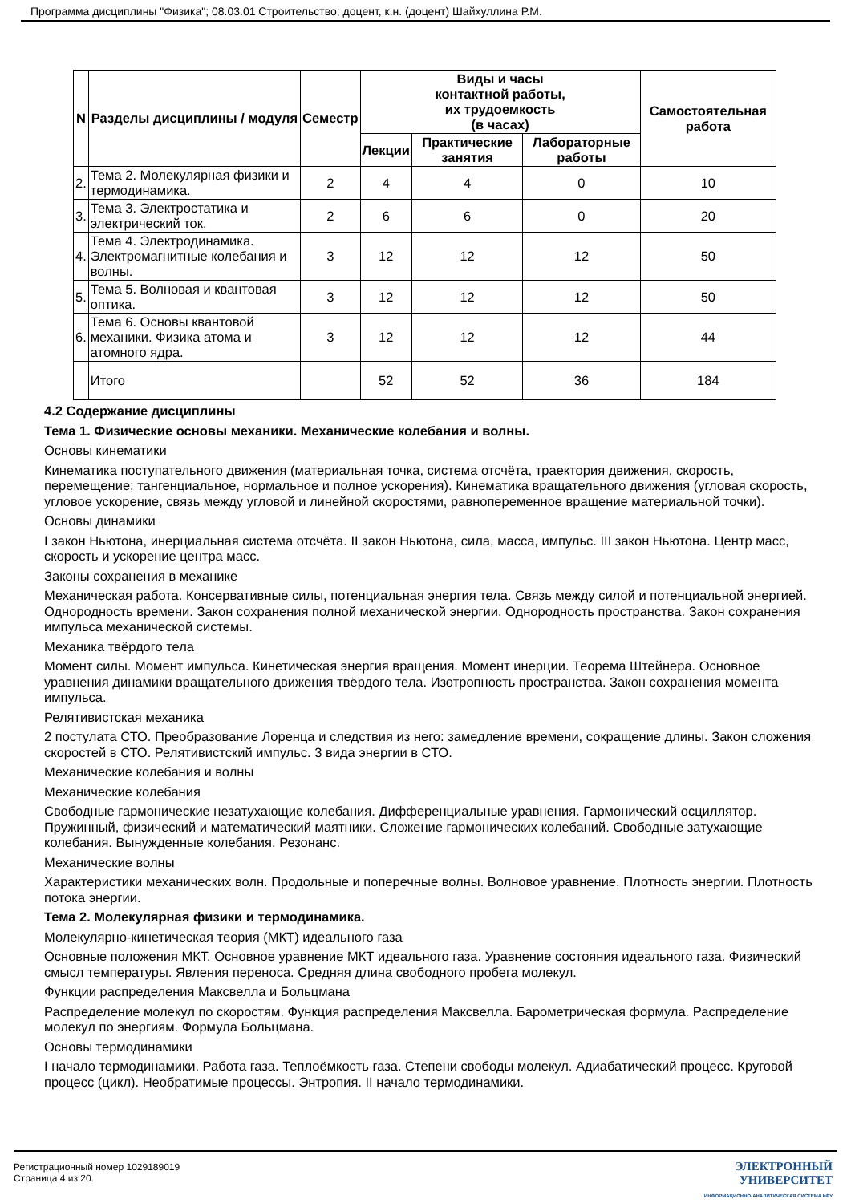Программа дисциплины "Физика"; 08.03.01 Строительство; доцент, к.н. (доцент) Шайхуллина Р.М.
| N | Разделы дисциплины / модуля | Семестр | Виды и часы контактной работы, их трудоемкость (в часах) | | | Самостоятельная работа |
| --- | --- | --- | --- | --- | --- | --- |
| | | | Лекции | Практические занятия | Лабораторные работы | |
| 2. | Тема 2. Молекулярная физики и термодинамика. | 2 | 4 | 4 | 0 | 10 |
| 3. | Тема 3. Электростатика и электрический ток. | 2 | 6 | 6 | 0 | 20 |
| 4. | Тема 4. Электродинамика. Электромагнитные колебания и волны. | 3 | 12 | 12 | 12 | 50 |
| 5. | Тема 5. Волновая и квантовая оптика. | 3 | 12 | 12 | 12 | 50 |
| 6. | Тема 6. Основы квантовой механики. Физика атома и атомного ядра. | 3 | 12 | 12 | 12 | 44 |
| | Итого | | 52 | 52 | 36 | 184 |
4.2 Содержание дисциплины
Тема 1. Физические основы механики. Механические колебания и волны.
Основы кинематики
Кинематика поступательного движения (материальная точка, система отсчёта, траектория движения, скорость, перемещение; тангенциальное, нормальное и полное ускорения). Кинематика вращательного движения (угловая скорость, угловое ускорение, связь между угловой и линейной скоростями, равнопеременное вращение материальной точки).
Основы динамики
I закон Ньютона, инерциальная система отсчёта. II закон Ньютона, сила, масса, импульс. III закон Ньютона. Центр масс, скорость и ускорение центра масс.
Законы сохранения в механике
Механическая работа. Консервативные силы, потенциальная энергия тела. Связь между силой и потенциальной энергией. Однородность времени. Закон сохранения полной механической энергии. Однородность пространства. Закон сохранения импульса механической системы.
Механика твёрдого тела
Момент силы. Момент импульса. Кинетическая энергия вращения. Момент инерции. Теорема Штейнера. Основное уравнения динамики вращательного движения твёрдого тела. Изотропность пространства. Закон сохранения момента импульса.
Релятивистская механика
2 постулата СТО. Преобразование Лоренца и следствия из него: замедление времени, сокращение длины. Закон сложения скоростей в СТО. Релятивистский импульс. 3 вида энергии в СТО.
Механические колебания и волны
Механические колебания
Свободные гармонические незатухающие колебания. Дифференциальные уравнения. Гармонический осциллятор. Пружинный, физический и математический маятники. Сложение гармонических колебаний. Свободные затухающие колебания. Вынужденные колебания. Резонанс.
Механические волны
Характеристики механических волн. Продольные и поперечные волны. Волновое уравнение. Плотность энергии. Плотность потока энергии.
Тема 2. Молекулярная физики и термодинамика.
Молекулярно-кинетическая теория (МКТ) идеального газа
Основные положения МКТ. Основное уравнение МКТ идеального газа. Уравнение состояния идеального газа. Физический смысл температуры. Явления переноса. Средняя длина свободного пробега молекул.
Функции распределения Максвелла и Больцмана
Распределение молекул по скоростям. Функция распределения Максвелла. Барометрическая формула. Распределение молекул по энергиям. Формула Больцмана.
Основы термодинамики
I начало термодинамики. Работа газа. Теплоёмкость газа. Степени свободы молекул. Адиабатический процесс. Круговой процесс (цикл). Необратимые процессы. Энтропия. II начало термодинамики.
Регистрационный номер 1029189019
Страница 4 из 20.
ЭЛЕКТРОННЫЙ
УНИВЕРСИТЕТ
ИНФОРМАЦИОННО-АНАЛИТИЧЕСКАЯ СИСТЕМА КФУ